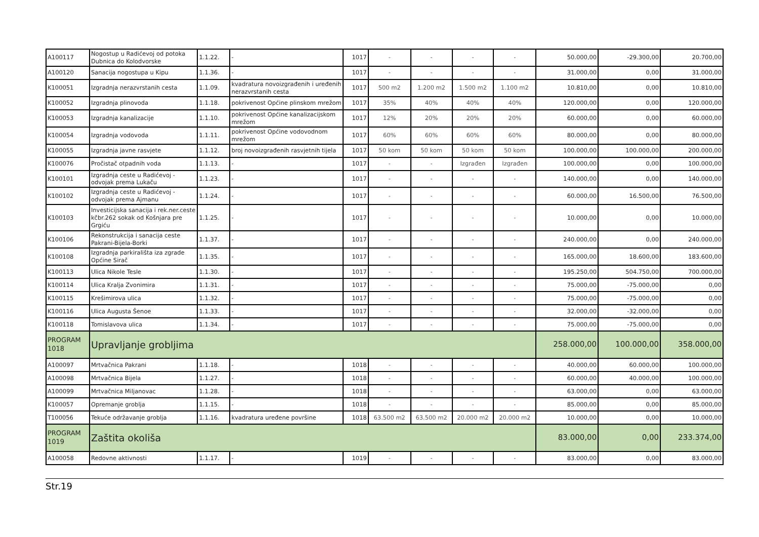| A100117 | Nogostup u Radićevoj od potoka Dubnica do Kolodvorske | 1.1.22. | - | 1017 | - | - | - | - | 50.000,00 | -29.300,00 | 20.700,00 |
| A100120 | Sanacija nogostupa u Kipu | 1.1.36. | - | 1017 | - | - | - | - | 31.000,00 | 0,00 | 31.000,00 |
| K100051 | Izgradnja nerazvrstanih cesta | 1.1.09. | kvadratura novoizgrađenih i uređenih nerazvrstanih cesta | 1017 | 500 m2 | 1.200 m2 | 1.500 m2 | 1.100 m2 | 10.810,00 | 0,00 | 10.810,00 |
| K100052 | Izgradnja plinovoda | 1.1.18. | pokrivenost Općine plinskom mrežom | 1017 | 35% | 40% | 40% | 40% | 120.000,00 | 0,00 | 120.000,00 |
| K100053 | Izgradnja kanalizacije | 1.1.10. | pokrivenost Općine kanalizacijskom mrežom | 1017 | 12% | 20% | 20% | 20% | 60.000,00 | 0,00 | 60.000,00 |
| K100054 | Izgradnja vodovoda | 1.1.11. | pokrivenost Općine vodovodnom mrežom | 1017 | 60% | 60% | 60% | 60% | 80.000,00 | 0,00 | 80.000,00 |
| K100055 | Izgradnja javne rasvjete | 1.1.12. | broj novoizgrađenih rasvjetnih tijela | 1017 | 50 kom | 50 kom | 50 kom | 50 kom | 100.000,00 | 100.000,00 | 200.000,00 |
| K100076 | Pročistač otpadnih voda | 1.1.13. | - | 1017 | - | - | Izgrađen | Izgrađen | 100.000,00 | 0,00 | 100.000,00 |
| K100101 | Izgradnja ceste u Radićevoj - odvojak prema Lukaču | 1.1.23. | - | 1017 | - | - | - | - | 140.000,00 | 0,00 | 140.000,00 |
| K100102 | Izgradnja ceste u Radićevoj - odvojak prema Ajmanu | 1.1.24. | - | 1017 | - | - | - | - | 60.000,00 | 16.500,00 | 76.500,00 |
| K100103 | Investicijska sanacija i rek.ner.ceste kčbr.262 sokak od Košnjara pre Grgiću | 1.1.25. | - | 1017 | - | - | - | - | 10.000,00 | 0,00 | 10.000,00 |
| K100106 | Rekonstrukcija i sanacija ceste Pakrani-Bijela-Borki | 1.1.37. | - | 1017 | - | - | - | - | 240.000,00 | 0,00 | 240.000,00 |
| K100108 | Izgradnja parkirališta iza zgrade Općine Sirač | 1.1.35. | - | 1017 | - | - | - | - | 165.000,00 | 18.600,00 | 183.600,00 |
| K100113 | Ulica Nikole Tesle | 1.1.30. | - | 1017 | - | - | - | - | 195.250,00 | 504.750,00 | 700.000,00 |
| K100114 | Ulica Kralja Zvonimira | 1.1.31. | - | 1017 | - | - | - | - | 75.000,00 | -75.000,00 | 0,00 |
| K100115 | Krešimirova ulica | 1.1.32. | - | 1017 | - | - | - | - | 75.000,00 | -75.000,00 | 0,00 |
| K100116 | Ulica Augusta Šenoe | 1.1.33. | - | 1017 | - | - | - | - | 32.000,00 | -32.000,00 | 0,00 |
| K100118 | Tomislavova ulica | 1.1.34. | - | 1017 | - | - | - | - | 75.000,00 | -75.000,00 | 0,00 |
| PROGRAM 1018 | Upravljanje grobljima | | | | | | | | 258.000,00 | 100.000,00 | 358.000,00 |
| A100097 | Mrtvačnica Pakrani | 1.1.18. | - | 1018 | - | - | - | - | 40.000,00 | 60.000,00 | 100.000,00 |
| A100098 | Mrtvačnica Bijela | 1.1.27. | - | 1018 | - | - | - | - | 60.000,00 | 40.000,00 | 100.000,00 |
| A100099 | Mrtvačnica Miljanovac | 1.1.28. | - | 1018 | - | - | - | - | 63.000,00 | 0,00 | 63.000,00 |
| K100057 | Opremanje groblja | 1.1.15. | - | 1018 | - | - | - | - | 85.000,00 | 0,00 | 85.000,00 |
| T100056 | Tekuće održavanje groblja | 1.1.16. | kvadratura uređene površine | 1018 | 63.500 m2 | 63.500 m2 | 20.000 m2 | 20.000 m2 | 10.000,00 | 0,00 | 10.000,00 |
| PROGRAM 1019 | Zaštita okoliša | | | | | | | | 83.000,00 | 0,00 | 233.374,00 |
| A100058 | Redovne aktivnosti | 1.1.17. | - | 1019 | - | - | - | - | 83.000,00 | 0,00 | 83.000,00 |
Str.19